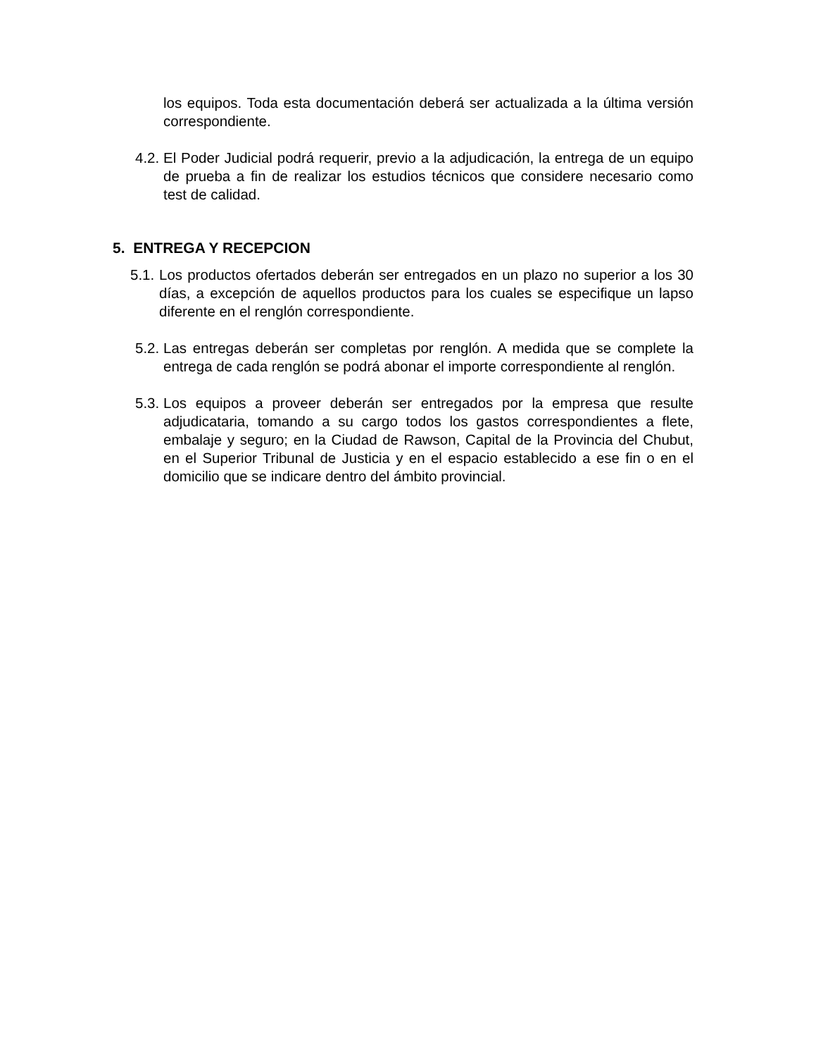los equipos. Toda esta documentación deberá ser actualizada a la última versión correspondiente.
4.2.
El Poder Judicial podrá requerir, previo a la adjudicación, la entrega de un equipo de prueba a fin de realizar los estudios técnicos que considere necesario como test de calidad.
5. ENTREGA Y RECEPCION
5.1.
Los productos ofertados deberán ser entregados en un plazo no superior a los 30 días, a excepción de aquellos productos para los cuales se especifique un lapso diferente en el renglón correspondiente.
5.2.
Las entregas deberán ser completas por renglón. A medida que se complete la entrega de cada renglón se podrá abonar el importe correspondiente al renglón.
5.3.
Los equipos a proveer deberán ser entregados por la empresa que resulte adjudicataria, tomando a su cargo todos los gastos correspondientes a flete, embalaje y seguro; en la Ciudad de Rawson, Capital de la Provincia del Chubut, en el Superior Tribunal de Justicia y en el espacio establecido a ese fin o en el domicilio que se indicare dentro del ámbito provincial.